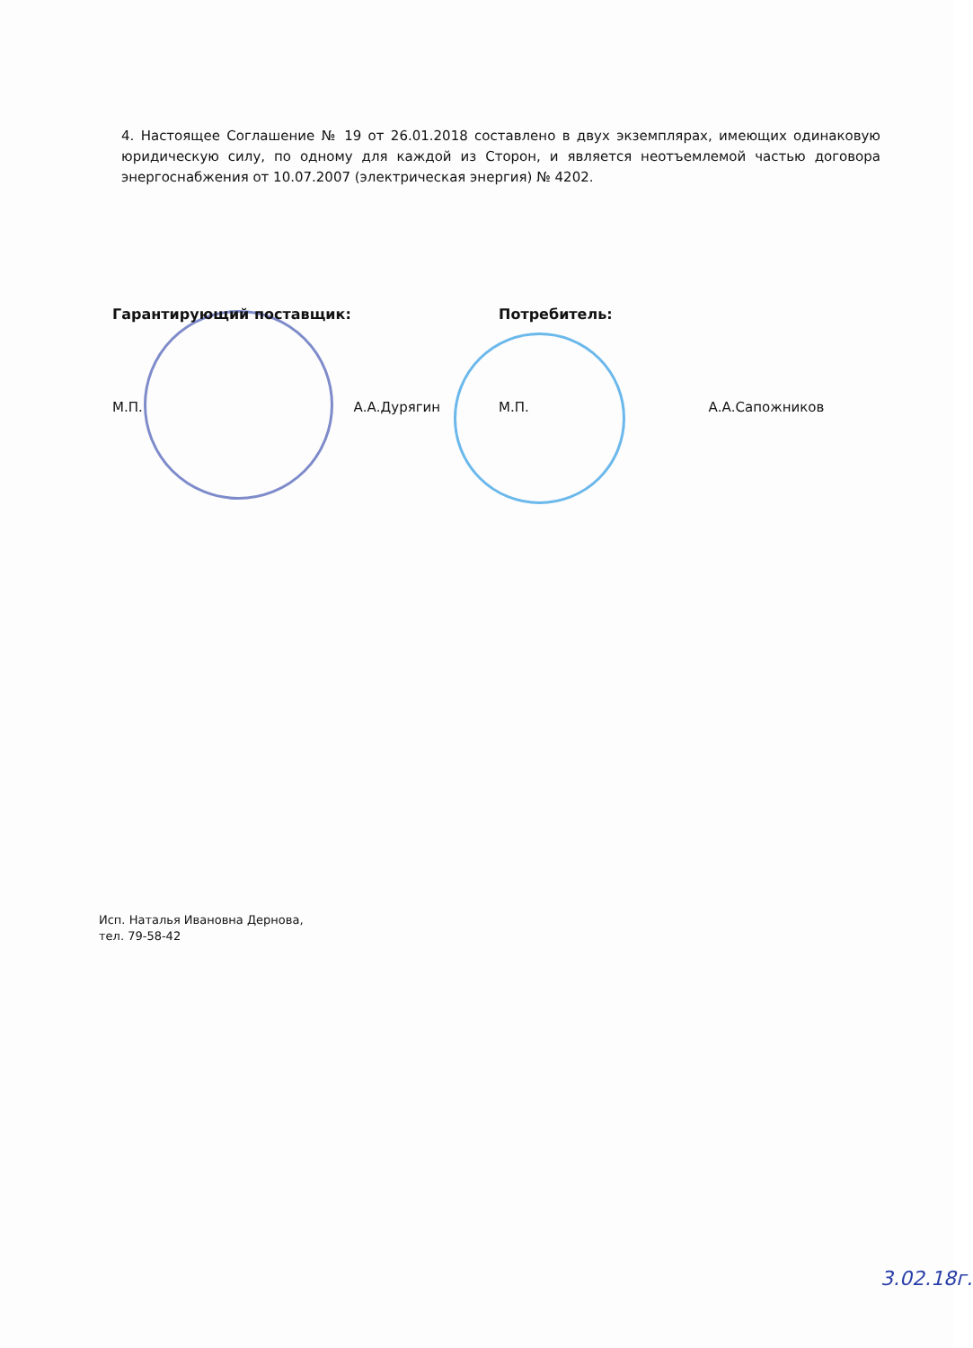4. Настоящее Соглашение № 19 от 26.01.2018 составлено в двух экземплярах, имеющих одинаковую юридическую силу, по одному для каждой из Сторон, и является неотъемлемой частью договора энергоснабжения от 10.07.2007 (электрическая энергия) № 4202.
Гарантирующий поставщик: Потребитель:
М.П. А.А.Дурягин М.П. А.А.Сапожников
Исп. Наталья Ивановна Дернова,
тел. 79-58-42
3.02.18г.